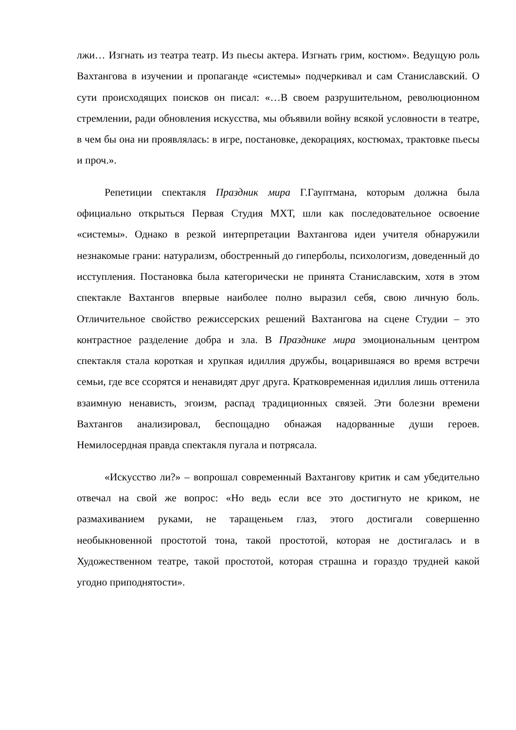лжи… Изгнать из театра театр. Из пьесы актера. Изгнать грим, костюм». Ведущую роль Вахтангова в изучении и пропаганде «системы» подчеркивал и сам Станиславский. О сути происходящих поисков он писал: «…В своем разрушительном, революционном стремлении, ради обновления искусства, мы объявили войну всякой условности в театре, в чем бы она ни проявлялась: в игре, постановке, декорациях, костюмах, трактовке пьесы и проч.».
Репетиции спектакля Праздник мира Г.Гауптмана, которым должна была официально открыться Первая Студия МХТ, шли как последовательное освоение «системы». Однако в резкой интерпретации Вахтангова идеи учителя обнаружили незнакомые грани: натурализм, обостренный до гиперболы, психологизм, доведенный до исступления. Постановка была категорически не принята Станиславским, хотя в этом спектакле Вахтангов впервые наиболее полно выразил себя, свою личную боль. Отличительное свойство режиссерских решений Вахтангова на сцене Студии – это контрастное разделение добра и зла. В Празднике мира эмоциональным центром спектакля стала короткая и хрупкая идиллия дружбы, воцарившаяся во время встречи семьи, где все ссорятся и ненавидят друг друга. Кратковременная идиллия лишь оттенила взаимную ненависть, эгоизм, распад традиционных связей. Эти болезни времени Вахтангов анализировал, беспощадно обнажая надорванные души героев. Немилосердная правда спектакля пугала и потрясала.
«Искусство ли?» – вопрошал современный Вахтангову критик и сам убедительно отвечал на свой же вопрос: «Но ведь если все это достигнуто не криком, не размахиванием руками, не таращеньем глаз, этого достигали совершенно необыкновенной простотой тона, такой простотой, которая не достигалась и в Художественном театре, такой простотой, которая страшна и гораздо трудней какой угодно приподнятости».